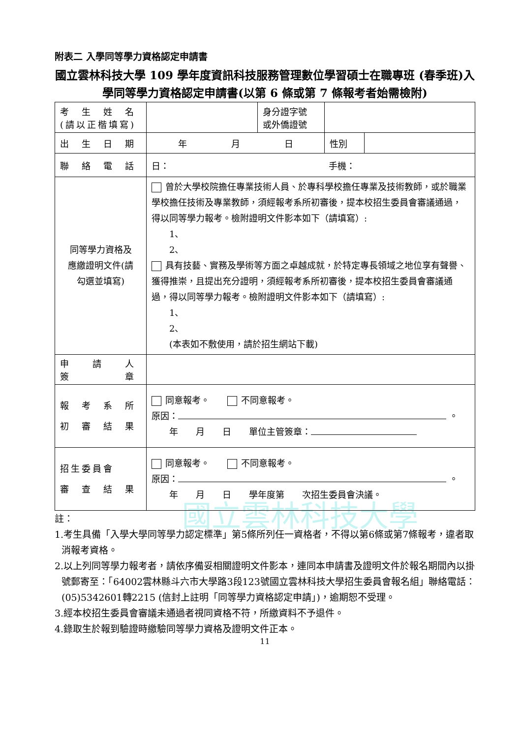國立雲林科技大學
附表二 入學同等學力資格認定申請書
國立雲林科技大學 109 學年度資訊科技服務管理數位學習碩士在職專班 (春季班)入學同等學力資格認定申請書(以第 6 條或第 7 條報考者始需檢附)
| 考 生 姓 名 (請以正楷填寫) | | 身分證字號 或外僑證號 | | |
| 出 生 日 期 | 年 月 日 | | 性別 | |
| 聯 絡 電 話 | 日： 手機： | | | |
| 同等學力資格及 應繳證明文件(請 勾選並填寫) | 曾於大學校院擔任專業技術人員、於專科學校擔任專業及技術教師，或於職業學校擔任技術及專業教師，須經報考系所初審後，提本校招生委員會審議通過，得以同等學力報考。檢附證明文件影本如下（請填寫）: 1、 2、 具有技藝、實務及學術等方面之卓越成就，於特定專長領域之地位享有聲譽、獲得推崇，且提出充分證明，須經報考系所初審後，提本校招生委員會審議通過，得以同等學力報考。檢附證明文件影本如下（請填寫）: 1、 2、 (本表如不敷使用，請於招生網站下載) | | | |
| 申 請 人 簽 章 | | | | |
| 報 考 系 所 初 審 結 果 | 同意報考。 不同意報考。 原因： 。 年 月 日 單位主管簽章： | | | |
| 招生委員會 審 查 結 果 | 同意報考。 不同意報考。 原因： 。 年 月 日 學年度第 次招生委員會決議。 | | | |
註：
1.考生具備「入學大學同等學力認定標準」第5條所列任一資格者，不得以第6條或第7條報考，違者取消報考資格。
2.以上列同等學力報考者，請依序備妥相關證明文件影本，連同本申請書及證明文件於報名期間內以掛號郵寄至：「64002雲林縣斗六市大學路3段123號國立雲林科技大學招生委員會報名組」聯絡電話：(05)5342601轉2215 (信封上註明「同等學力資格認定申請」)，逾期恕不受理。
3.經本校招生委員會審議未通過者視同資格不符，所繳資料不予退件。
4.錄取生於報到驗證時繳驗同等學力資格及證明文件正本。
11